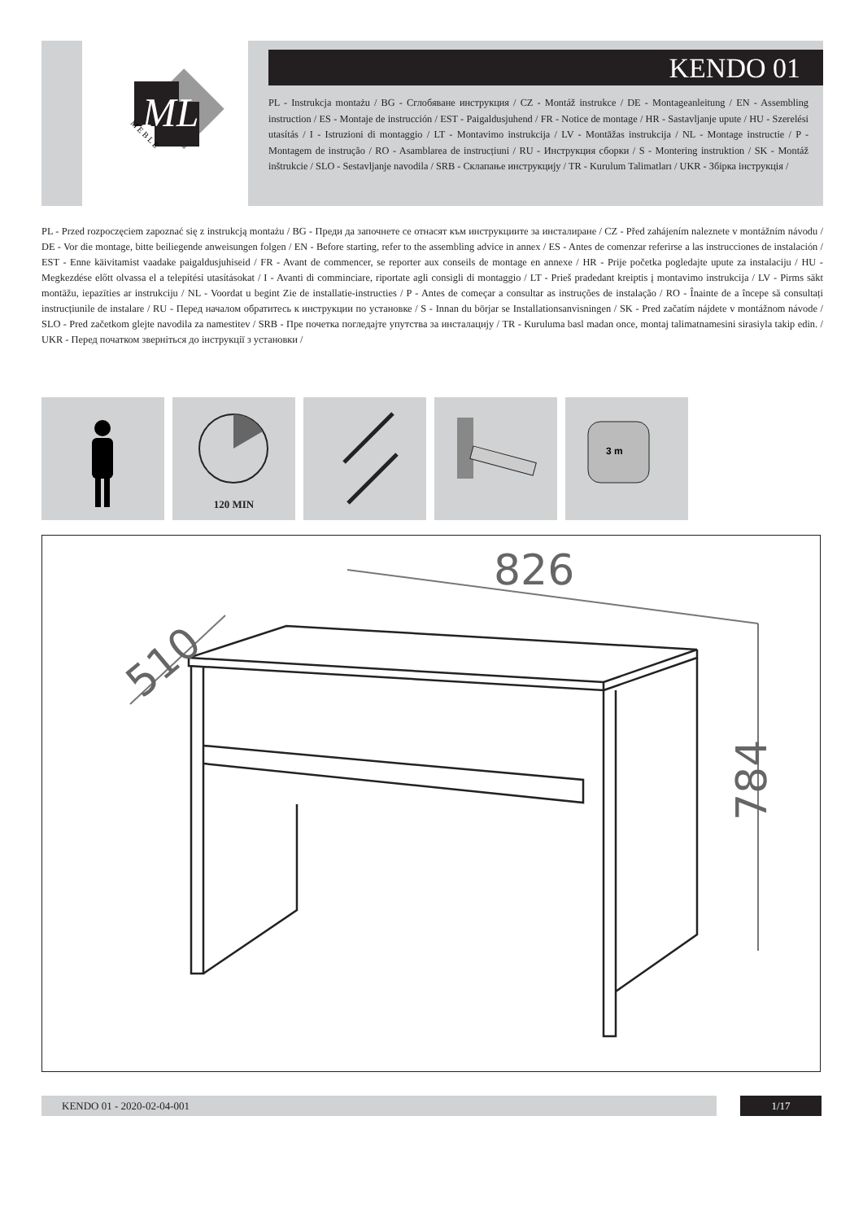ML
M E B L E
KENDO 01
PL - Instrukcja montażu / BG - Сглобяване инструкция / CZ - Montáž instrukce / DE - Montageanleitung / EN - Assembling instruction / ES - Montaje de instrucción / EST - Paigaldusjuhend / FR - Notice de montage / HR - Sastavljanje upute / HU - Szerelési utasítás / I - Istruzioni di montaggio / LT - Montavimo instrukcija / LV - Montāžas instrukcija / NL - Montage instructie / P - Montagem de instrução / RO - Asamblarea de instrucțiuni / RU - Инструкция сборки / S - Montering instruktion / SK - Montáž inštrukcie / SLO - Sestavljanje navodila / SRB - Склапање инструкцију / TR - Kurulum Talimatları / UKR - Збірка інструкція /
PL - Przed rozpoczęciem zapoznać się z instrukcją montażu / BG - Преди да започнете се отнасят към инструкциите за инсталиране / CZ - Před zahájením naleznete v montážním návodu / DE - Vor die montage, bitte beiliegende anweisungen folgen / EN - Before starting, refer to the assembling advice in annex / ES - Antes de comenzar referirse a las instrucciones de instalación / EST - Enne käivitamist vaadake paigaldusjuhiseid / FR - Avant de commencer, se reporter aux conseils de montage en annexe / HR - Prije početka pogledajte upute za instalaciju / HU - Megkezdése előtt olvassa el a telepítési utasításokat / I - Avanti di comminciare, riportate agli consigli di montaggio / LT - Prieš pradedant kreiptis į montavimo instrukcija / LV - Pirms sākt montāžu, iepazīties ar instrukciju / NL - Voordat u begint Zie de installatie-instructies / P - Antes de começar a consultar as instruções de instalação / RO - Înainte de a începe să consultați instrucțiunile de instalare / RU - Перед началом обратитесь к инструкции по установке / S - Innan du börjar se Installationsanvisningen / SK - Pred začatím nájdete v montážnom návode / SLO - Pred začetkom glejte navodila za namestitev / SRB - Пре почетка погледајте упутства за инсталацију / TR - Kuruluma basl madan once, montaj talimatnamesini sirasiyla takip edin. / UKR - Перед початком зверніться до інструкції з установки /
120 MIN
3 m
826
510
784
KENDO 01 - 2020-02-04-001 1/17